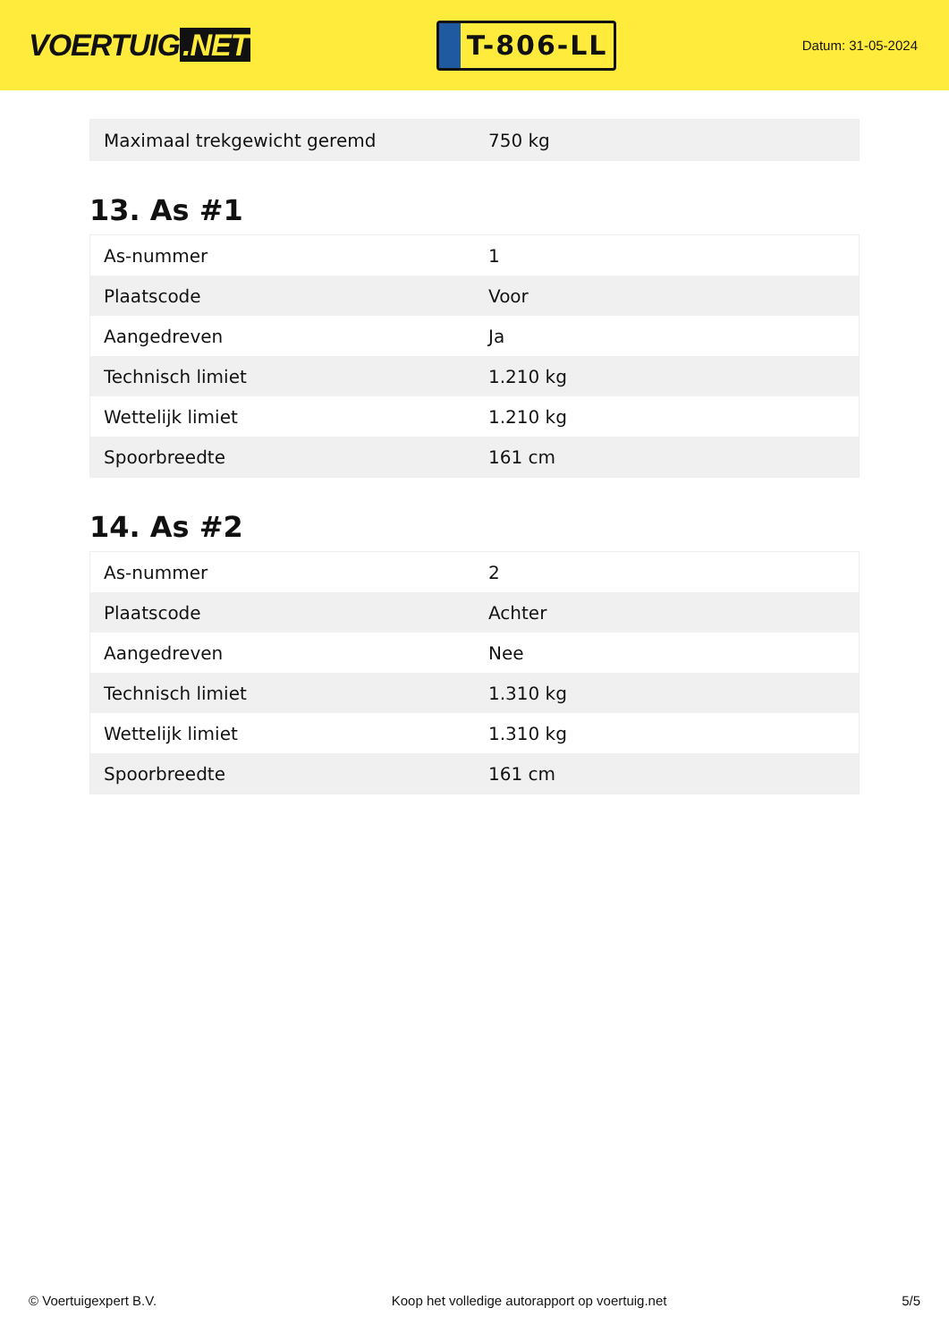VOERTUIG.NET
T-806-LL
Datum: 31-05-2024
| Maximaal trekgewicht geremd | 750 kg |
13. As #1
| As-nummer | 1 |
| Plaatscode | Voor |
| Aangedreven | Ja |
| Technisch limiet | 1.210 kg |
| Wettelijk limiet | 1.210 kg |
| Spoorbreedte | 161 cm |
14. As #2
| As-nummer | 2 |
| Plaatscode | Achter |
| Aangedreven | Nee |
| Technisch limiet | 1.310 kg |
| Wettelijk limiet | 1.310 kg |
| Spoorbreedte | 161 cm |
© Voertuigexpert B.V. Koop het volledige autorapport op voertuig.net 5/5